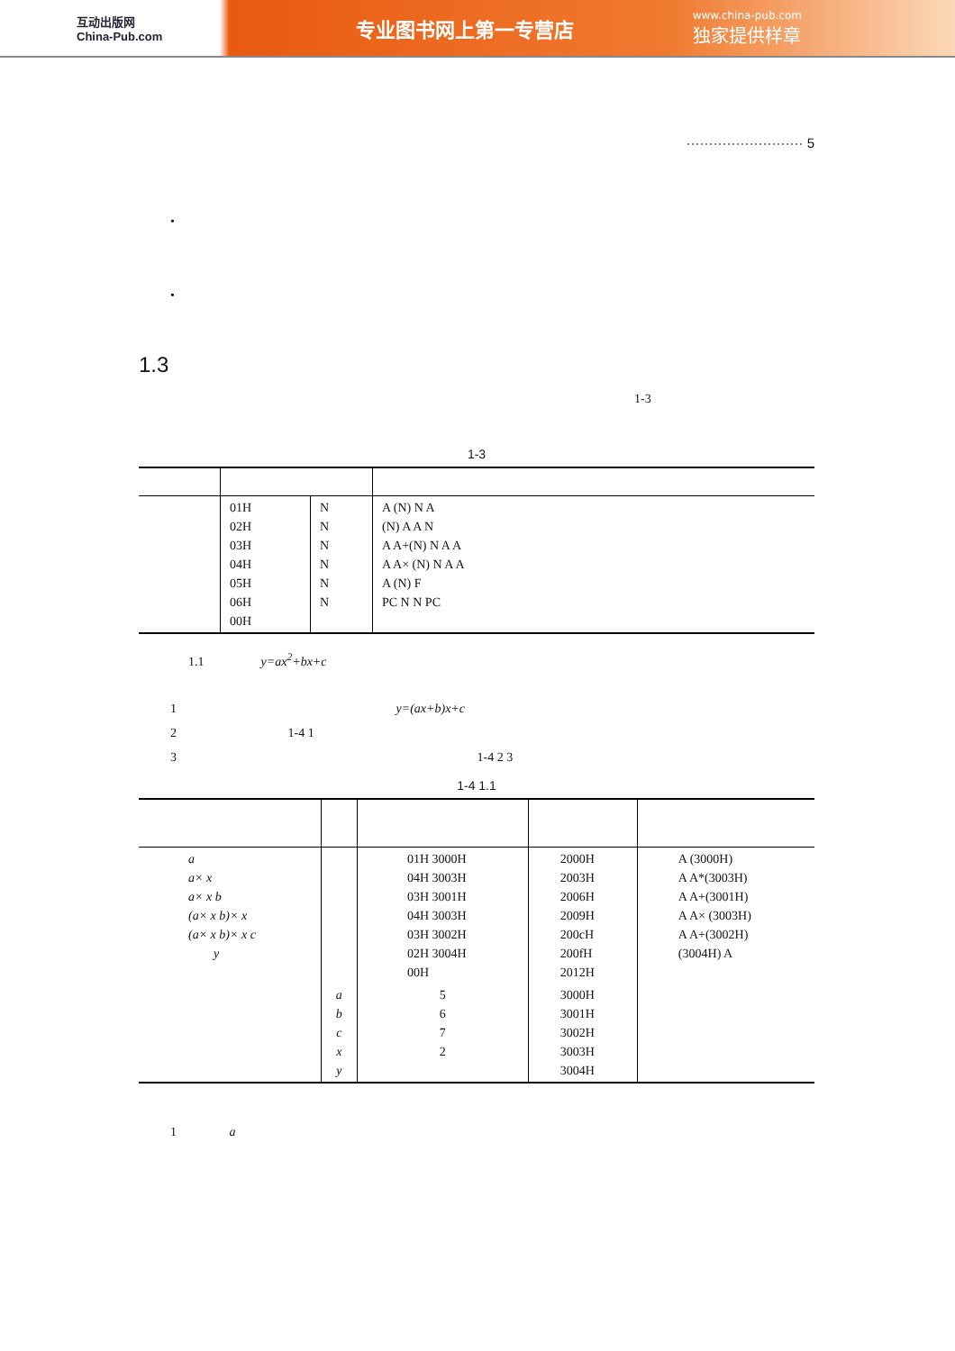互动出版网
China-Pub.com
专业图书网上第一专营店
www.china-pub.com
独家提供样章
·························· 5
•
•
1.3
1-3
1-3
| | 01H 02H 03H 04H 05H 06H 00H | N N N N N N | A (N) N A (N) A A N A A+(N) N A A A A× (N) N A A A (N) F PC N N PC |
1.1 y=ax<sup>2</sup>+bx+c
1 y=(ax+b)x+c
2 1-4 1
3 1-4 2 3
1-4 1.1
| a a× x a× x b (a× x b)× x (a× x b)× x c y | | 01H 3000H 04H 3003H 03H 3001H 04H 3003H 03H 3002H 02H 3004H 00H | 2000H 2003H 2006H 2009H 200cH 200fH 2012H | A (3000H) A A*(3003H) A A+(3001H) A A× (3003H) A A+(3002H) (3004H) A |
| | a b c x y | 5 6 7 2 | 3000H 3001H 3002H 3003H 3004H | |
1 a